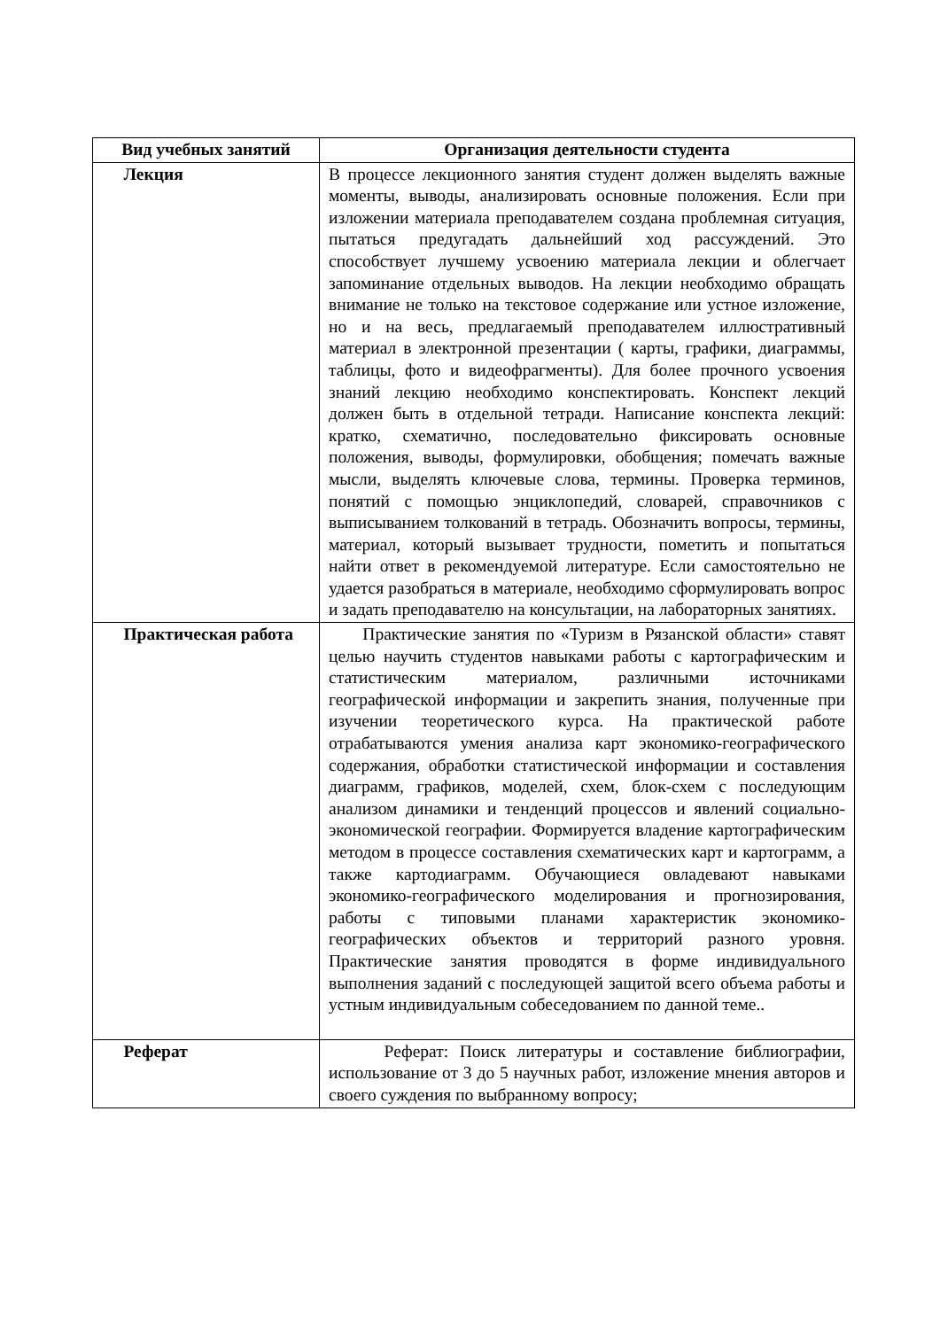| Вид учебных занятий | Организация деятельности студента |
| --- | --- |
| Лекция | В процессе лекционного занятия студент должен выделять важные моменты, выводы, анализировать основные положения. Если при изложении материала преподавателем создана проблемная ситуация, пытаться предугадать дальнейший ход рассуждений. Это способствует лучшему усвоению материала лекции и облегчает запоминание отдельных выводов. На лекции необходимо обращать внимание не только на текстовое содержание или устное изложение, но и на весь, предлагаемый преподавателем иллюстративный материал в электронной презентации ( карты, графики, диаграммы, таблицы, фото и видеофрагменты). Для более прочного усвоения знаний лекцию необходимо конспектировать. Конспект лекций должен быть в отдельной тетради. Написание конспекта лекций: кратко, схематично, последовательно фиксировать основные положения, выводы, формулировки, обобщения; помечать важные мысли, выделять ключевые слова, термины. Проверка терминов, понятий с помощью энциклопедий, словарей, справочников с выписыванием толкований в тетрадь. Обозначить вопросы, термины, материал, который вызывает трудности, пометить и попытаться найти ответ в рекомендуемой литературе. Если самостоятельно не удается разобраться в материале, необходимо сформулировать вопрос и задать преподавателю на консультации, на лабораторных занятиях. |
| Практическая работа | Практические занятия по «Туризм в Рязанской области» ставят целью научить студентов навыками работы с картографическим и статистическим материалом, различными источниками географической информации и закрепить знания, полученные при изучении теоретического курса. На практической работе отрабатываются умения анализа карт экономико-географического содержания, обработки статистической информации и составления диаграмм, графиков, моделей, схем, блок-схем с последующим анализом динамики и тенденций процессов и явлений социально-экономической географии. Формируется владение картографическим методом в процессе составления схематических карт и картограмм, а также картодиаграмм. Обучающиеся овладевают навыками экономико-географического моделирования и прогнозирования, работы с типовыми планами характеристик экономико-географических объектов и территорий разного уровня. Практические занятия проводятся в форме индивидуального выполнения заданий с последующей защитой всего объема работы и устным индивидуальным собеседованием по данной теме.. |
| Реферат | Реферат: Поиск литературы и составление библиографии, использование от 3 до 5 научных работ, изложение мнения авторов и своего суждения по выбранному вопросу; |